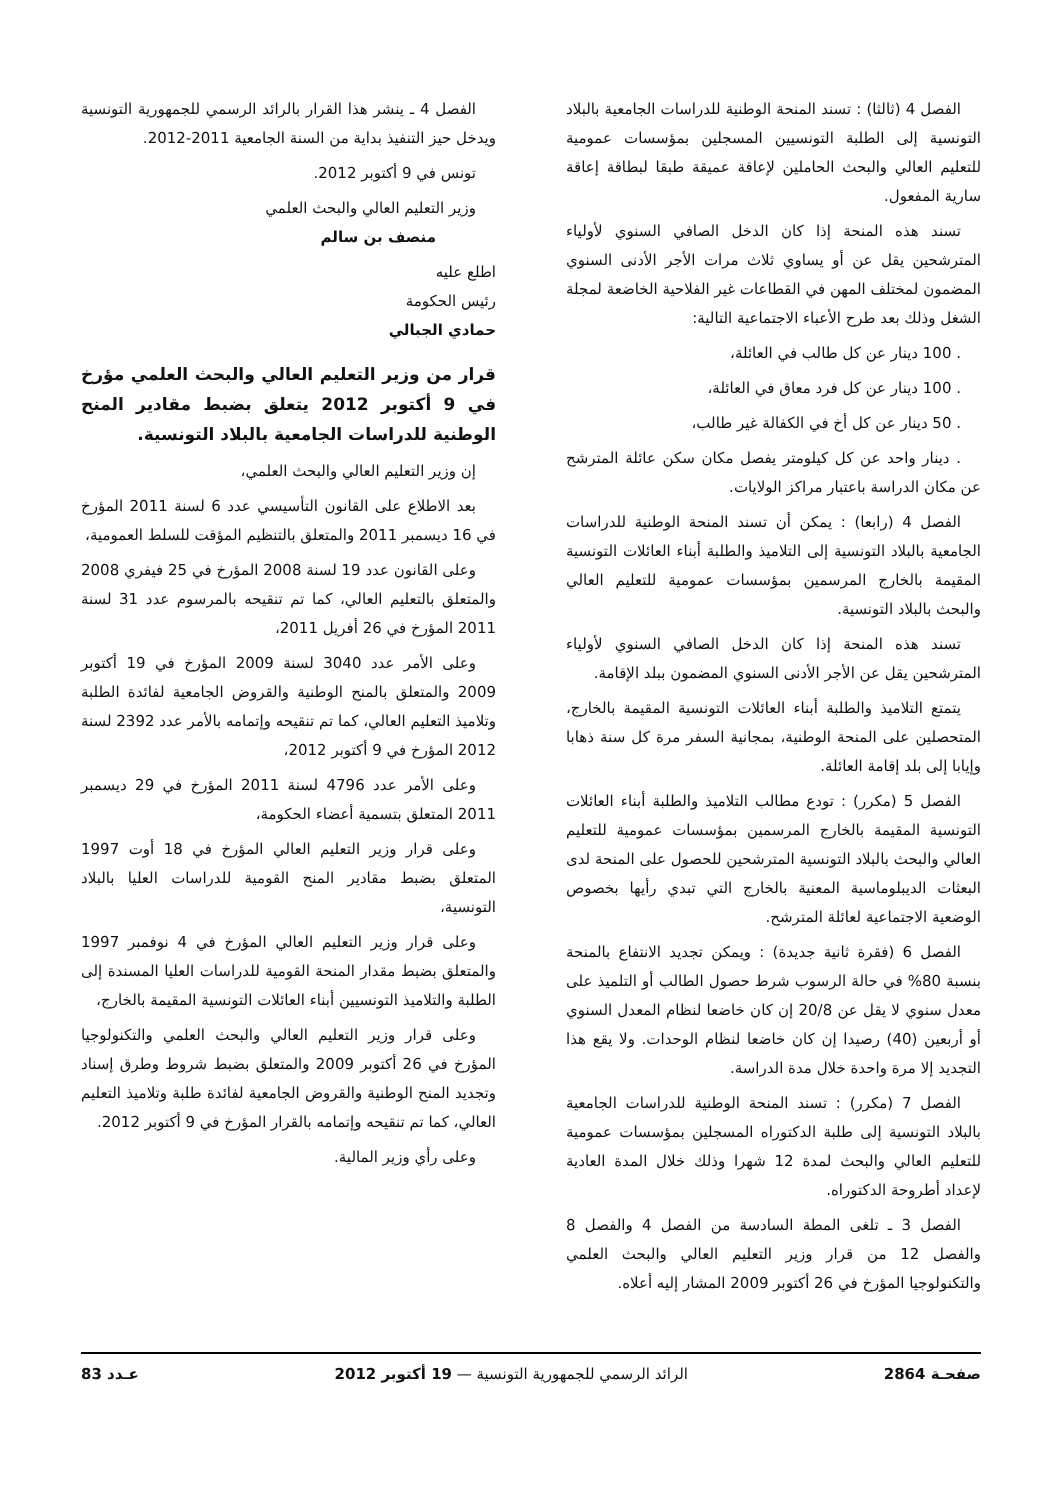الفصل 4 (ثالثا) : تسند المنحة الوطنية للدراسات الجامعية بالبلاد التونسية إلى الطلبة التونسيين المسجلين بمؤسسات عمومية للتعليم العالي والبحث الحاملين لإعاقة عميقة طبقا لبطاقة إعاقة سارية المفعول.
تسند هذه المنحة إذا كان الدخل الصافي السنوي لأولياء المترشحين يقل عن أو يساوي ثلاث مرات الأجر الأدنى السنوي المضمون لمختلف المهن في القطاعات غير الفلاحية الخاضعة لمجلة الشغل وذلك بعد طرح الأعباء الاجتماعية التالية:
. 100 دينار عن كل طالب في العائلة،
. 100 دينار عن كل فرد معاق في العائلة،
. 50 دينار عن كل أخ في الكفالة غير طالب،
. دينار واحد عن كل كيلومتر يفصل مكان سكن عائلة المترشح عن مكان الدراسة باعتبار مراكز الولايات.
الفصل 4 (رابعا) : يمكن أن تسند المنحة الوطنية للدراسات الجامعية بالبلاد التونسية إلى التلاميذ والطلبة أبناء العائلات التونسية المقيمة بالخارج المرسمين بمؤسسات عمومية للتعليم العالي والبحث بالبلاد التونسية.
تسند هذه المنحة إذا كان الدخل الصافي السنوي لأولياء المترشحين يقل عن الأجر الأدنى السنوي المضمون ببلد الإقامة.
يتمتع التلاميذ والطلبة أبناء العائلات التونسية المقيمة بالخارج، المتحصلين على المنحة الوطنية، بمجانية السفر مرة كل سنة ذهابا وإيابا إلى بلد إقامة العائلة.
الفصل 5 (مكرر) : تودع مطالب التلاميذ والطلبة أبناء العائلات التونسية المقيمة بالخارج المرسمين بمؤسسات عمومية للتعليم العالي والبحث بالبلاد التونسية المترشحين للحصول على المنحة لدى البعثات الديبلوماسية المعنية بالخارج التي تبدي رأيها بخصوص الوضعية الاجتماعية لعائلة المترشح.
الفصل 6 (فقرة ثانية جديدة) : ويمكن تجديد الانتفاع بالمنحة بنسبة 80% في حالة الرسوب شرط حصول الطالب أو التلميذ على معدل سنوي لا يقل عن 20/8 إن كان خاضعا لنظام المعدل السنوي أو أربعين (40) رصيدا إن كان خاضعا لنظام الوحدات. ولا يقع هذا التجديد إلا مرة واحدة خلال مدة الدراسة.
الفصل 7 (مكرر) : تسند المنحة الوطنية للدراسات الجامعية بالبلاد التونسية إلى طلبة الدكتوراه المسجلين بمؤسسات عمومية للتعليم العالي والبحث لمدة 12 شهرا وذلك خلال المدة العادية لإعداد أطروحة الدكتوراه.
الفصل 3 ـ تلغى المطة السادسة من الفصل 4 والفصل 8 والفصل 12 من قرار وزير التعليم العالي والبحث العلمي والتكنولوجيا المؤرخ في 26 أكتوبر 2009 المشار إليه أعلاه.
الفصل 4 ـ ينشر هذا القرار بالرائد الرسمي للجمهورية التونسية ويدخل حيز التنفيذ بداية من السنة الجامعية 2011-2012.
تونس في 9 أكتوبر 2012.
وزير التعليم العالي والبحث العلمي
منصف بن سالم
اطلع عليه
رئيس الحكومة
حمادي الجبالي
قرار من وزير التعليم العالي والبحث العلمي مؤرخ في 9 أكتوبر 2012 يتعلق بضبط مقادير المنح الوطنية للدراسات الجامعية بالبلاد التونسية.
إن وزير التعليم العالي والبحث العلمي،
بعد الاطلاع على القانون التأسيسي عدد 6 لسنة 2011 المؤرخ في 16 ديسمبر 2011 والمتعلق بالتنظيم المؤقت للسلط العمومية،
وعلى القانون عدد 19 لسنة 2008 المؤرخ في 25 فيفري 2008 والمتعلق بالتعليم العالي، كما تم تنقيحه بالمرسوم عدد 31 لسنة 2011 المؤرخ في 26 أفريل 2011،
وعلى الأمر عدد 3040 لسنة 2009 المؤرخ في 19 أكتوبر 2009 والمتعلق بالمنح الوطنية والقروض الجامعية لفائدة الطلبة وتلاميذ التعليم العالي، كما تم تنقيحه وإتمامه بالأمر عدد 2392 لسنة 2012 المؤرخ في 9 أكتوبر 2012،
وعلى الأمر عدد 4796 لسنة 2011 المؤرخ في 29 ديسمبر 2011 المتعلق بتسمية أعضاء الحكومة،
وعلى قرار وزير التعليم العالي المؤرخ في 18 أوت 1997 المتعلق بضبط مقادير المنح القومية للدراسات العليا بالبلاد التونسية،
وعلى قرار وزير التعليم العالي المؤرخ في 4 نوفمبر 1997 والمتعلق بضبط مقدار المنحة القومية للدراسات العليا المسندة إلى الطلبة والتلاميذ التونسيين أبناء العائلات التونسية المقيمة بالخارج،
وعلى قرار وزير التعليم العالي والبحث العلمي والتكنولوجيا المؤرخ في 26 أكتوبر 2009 والمتعلق بضبط شروط وطرق إسناد وتجديد المنح الوطنية والقروض الجامعية لفائدة طلبة وتلاميذ التعليم العالي، كما تم تنقيحه وإتمامه بالقرار المؤرخ في 9 أكتوبر 2012.
وعلى رأي وزير المالية.
صفحـة 2864 الرائد الرسمي للجمهورية التونسية — 19 أكتوبر 2012 عـدد 83